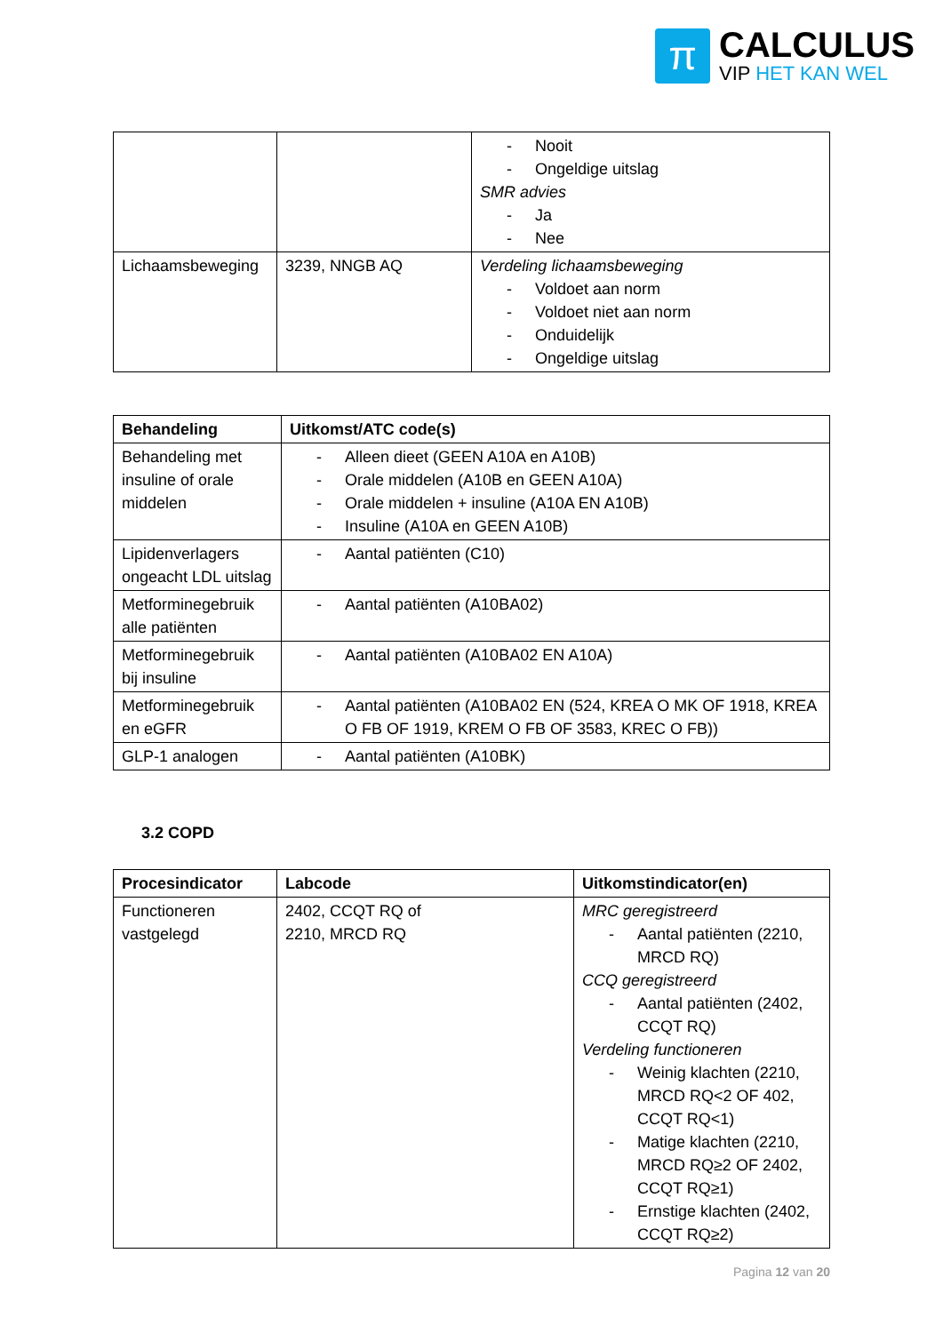π
CALCULUS
VIP HET KAN WEL
| | | Nooit Ongeldige uitslag SMR advies Ja Nee |
| Lichaamsbeweging | 3239, NNGB AQ | Verdeling lichaamsbeweging Voldoet aan norm Voldoet niet aan norm Onduidelijk Ongeldige uitslag |
| Behandeling | Uitkomst/ATC code(s) |
| --- | --- |
| Behandeling met insuline of orale middelen | Alleen dieet (GEEN A10A en A10B) Orale middelen (A10B en GEEN A10A) Orale middelen + insuline (A10A EN A10B) Insuline (A10A en GEEN A10B) |
| Lipidenverlagers ongeacht LDL uitslag | Aantal patiënten (C10) |
| Metforminegebruik alle patiënten | Aantal patiënten (A10BA02) |
| Metforminegebruik bij insuline | Aantal patiënten (A10BA02 EN A10A) |
| Metforminegebruik en eGFR | Aantal patiënten (A10BA02 EN (524, KREA O MK OF 1918, KREA O FB OF 1919, KREM O FB OF 3583, KREC O FB)) |
| GLP-1 analogen | Aantal patiënten (A10BK) |
3.2 COPD
| Procesindicator | Labcode | Uitkomstindicator(en) |
| --- | --- | --- |
| Functioneren vastgelegd | 2402, CCQT RQ of 2210, MRCD RQ | MRC geregistreerd Aantal patiënten (2210, MRCD RQ) CCQ geregistreerd Aantal patiënten (2402, CCQT RQ) Verdeling functioneren Weinig klachten (2210, MRCD RQ<2 OF 402, CCQT RQ<1) Matige klachten (2210, MRCD RQ≥2 OF 2402, CCQT RQ≥1) Ernstige klachten (2402, CCQT RQ≥2) |
Pagina 12 van 20